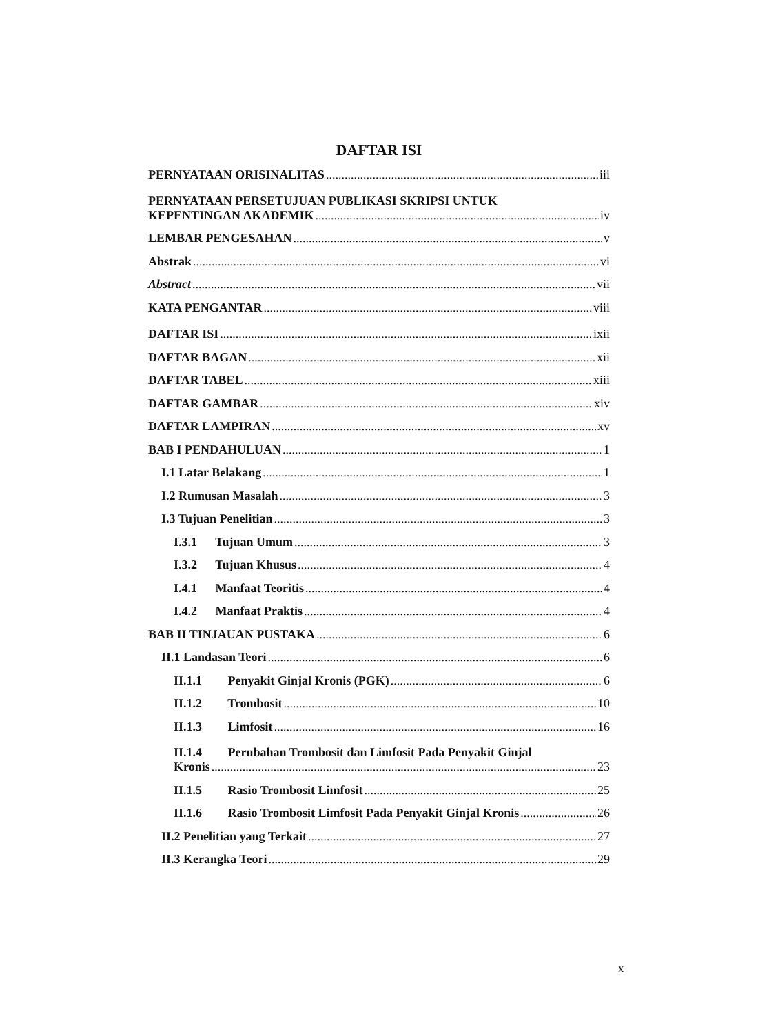DAFTAR ISI
PERNYATAAN ORISINALITAS iii
PERNYATAAN PERSETUJUAN PUBLIKASI SKRIPSI UNTUK
KEPENTINGAN AKADEMIK iv
LEMBAR PENGESAHAN v
Abstrak vi
Abstract vii
KATA PENGANTAR viii
DAFTAR ISI ixii
DAFTAR BAGAN xii
DAFTAR TABEL xiii
DAFTAR GAMBAR xiv
DAFTAR LAMPIRAN xv
BAB I PENDAHULUAN 1
I.1 Latar Belakang 1
I.2 Rumusan Masalah 3
I.3 Tujuan Penelitian 3
I.3.1 Tujuan Umum 3
I.3.2 Tujuan Khusus 4
I.4.1 Manfaat Teoritis 4
I.4.2 Manfaat Praktis 4
BAB II TINJAUAN PUSTAKA 6
II.1 Landasan Teori 6
II.1.1 Penyakit Ginjal Kronis (PGK) 6
II.1.2 Trombosit 10
II.1.3 Limfosit 16
II.1.4 Perubahan Trombosit dan Limfosit Pada Penyakit Ginjal
Kronis 23
II.1.5 Rasio Trombosit Limfosit 25
II.1.6 Rasio Trombosit Limfosit Pada Penyakit Ginjal Kronis 26
II.2 Penelitian yang Terkait 27
II.3 Kerangka Teori 29
x